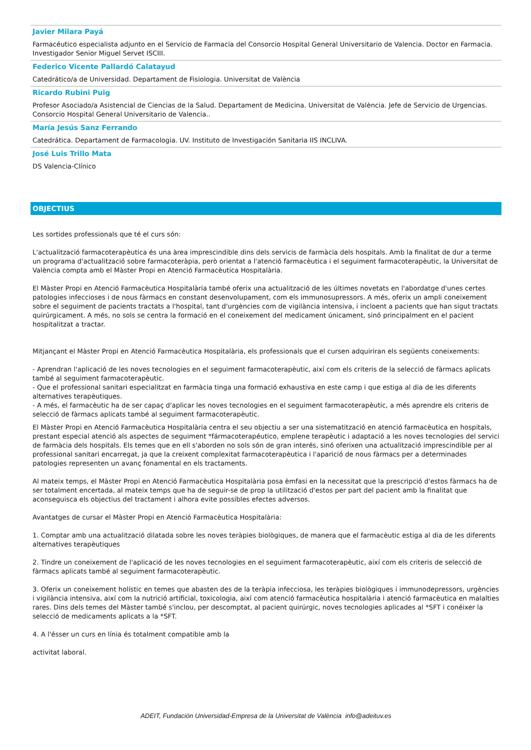Javier Milara Payá
Farmacéutico especialista adjunto en el Servicio de Farmacia del Consorcio Hospital General Universitario de Valencia. Doctor en Farmacia. Investigador Senior Miguel Servet ISCIII.
Federico Vicente Pallardó Calatayud
Catedrático/a de Universidad. Departament de Fisiologia. Universitat de València
Ricardo Rubini Puig
Profesor Asociado/a Asistencial de Ciencias de la Salud. Departament de Medicina. Universitat de València. Jefe de Servicio de Urgencias. Consorcio Hospital General Universitario de Valencia..
María Jesús Sanz Ferrando
Catedrática. Departament de Farmacologia. UV. Instituto de Investigación Sanitaria IIS INCLIVA.
José Luis Trillo Mata
DS Valencia-Clínico
OBJECTIUS
Les sortides professionals que té el curs són:
L'actualització farmacoterapèutica és una àrea imprescindible dins dels servicis de farmàcia dels hospitals. Amb la finalitat de dur a terme un programa d'actualització sobre farmacoteràpia, però orientat a l'atenció farmacèutica i el seguiment farmacoterapèutic, la Universitat de València compta amb el Màster Propi en Atenció Farmacèutica Hospitalària.
El Màster Propi en Atenció Farmacèutica Hospitalària també oferix una actualització de les últimes novetats en l'abordatge d'unes certes patologies infeccioses i de nous fàrmacs en constant desenvolupament, com els immunosupressors. A més, oferix un ampli coneixement sobre el seguiment de pacients tractats a l'hospital, tant d'urgències com de vigilància intensiva, i incloent a pacients que han sigut tractats quirúrgicament. A més, no sols se centra la formació en el coneixement del medicament únicament, sinó principalment en el pacient hospitalitzat a tractar.
Mitjançant el Màster Propi en Atenció Farmacèutica Hospitalària, els professionals que el cursen adquiriran els següents coneixements:
- Aprendran l'aplicació de les noves tecnologies en el seguiment farmacoterapèutic, així com els criteris de la selecció de fàrmacs aplicats també al seguiment farmacoterapèutic.
- Que el professional sanitari especialitzat en farmàcia tinga una formació exhaustiva en este camp i que estiga al dia de les diferents alternatives terapèutiques.
- A més, el farmacèutic ha de ser capaç d'aplicar les noves tecnologies en el seguiment farmacoterapèutic, a més aprendre els criteris de selecció de fàrmacs aplicats també al seguiment farmacoterapèutic.
El Màster Propi en Atenció Farmacèutica Hospitalària centra el seu objectiu a ser una sistematització en atenció farmacèutica en hospitals, prestant especial atenció als aspectes de seguiment *fármacoterapéutico, emplene terapèutic i adaptació a les noves tecnologies del servici de farmàcia dels hospitals. Els temes que en ell s'aborden no sols són de gran interés, sinó oferixen una actualització imprescindible per al professional sanitari encarregat, ja que la creixent complexitat farmacoterapèutica i l'aparició de nous fàrmacs per a determinades patologies representen un avanç fonamental en els tractaments.
Al mateix temps, el Màster Propi en Atenció Farmacèutica Hospitalària posa èmfasi en la necessitat que la prescripció d'estos fàrmacs ha de ser totalment encertada, al mateix temps que ha de seguir-se de prop la utilització d'estos per part del pacient amb la finalitat que aconseguisca els objectius del tractament i alhora evite possibles efectes adversos.
Avantatges de cursar el Màster Propi en Atenció Farmacèutica Hospitalària:
1. Comptar amb una actualització dilatada sobre les noves teràpies biològiques, de manera que el farmacèutic estiga al dia de les diferents alternatives terapèutiques
2. Tindre un coneixement de l'aplicació de les noves tecnologies en el seguiment farmacoterapèutic, així com els criteris de selecció de fàrmacs aplicats també al seguiment farmacoterapèutic.
3. Oferix un coneixement holístic en temes que abasten des de la teràpia infecciosa, les teràpies biològiques i immunodepressors, urgències i vigilància intensiva, així com la nutrició artificial, toxicologia, així com atenció farmacèutica hospitalària i atenció farmacèutica en malalties rares. Dins dels temes del Màster també s'inclou, per descomptat, al pacient quirúrgic, noves tecnologies aplicades al *SFT i conéixer la selecció de medicaments aplicats a la *SFT.
4. A l'ésser un curs en línia és totalment compatible amb la
activitat laboral.
ADEIT, Fundación Universidad-Empresa de la Universitat de València info@adeituv.es